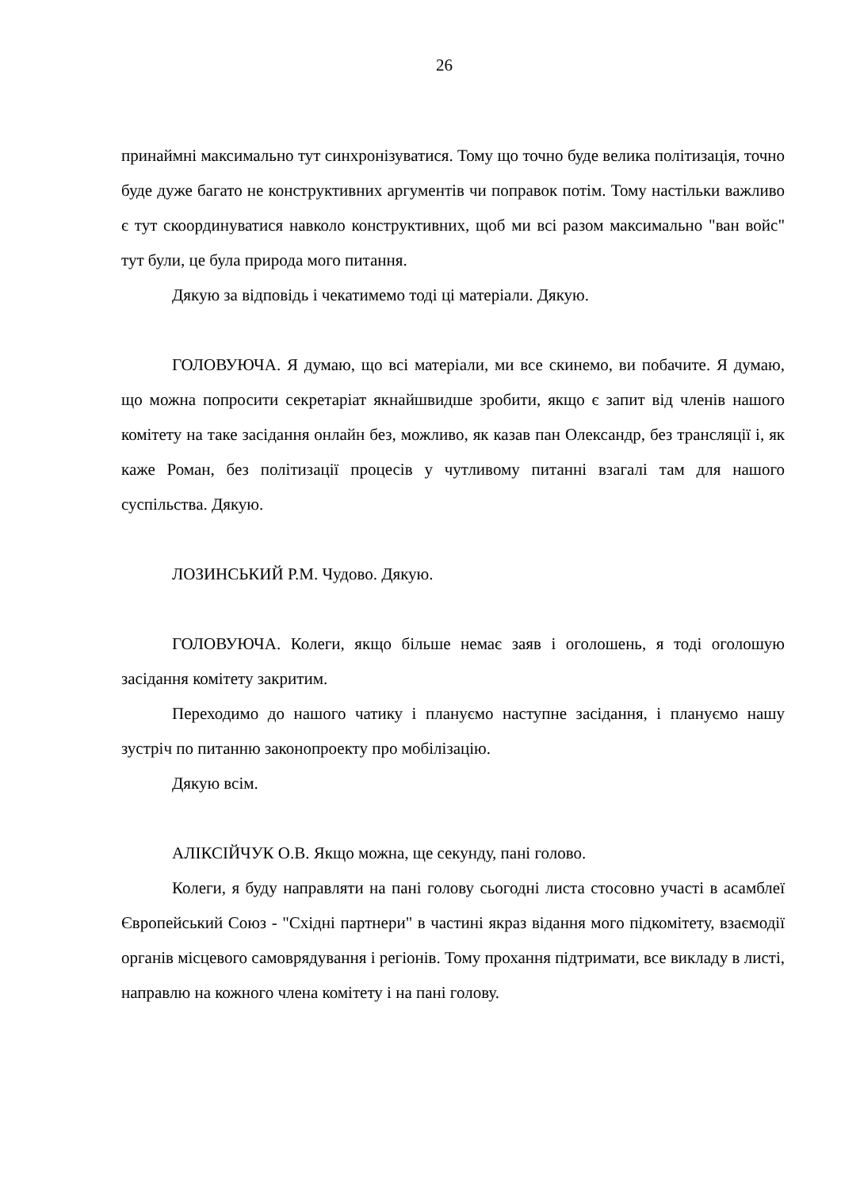26
принаймні максимально тут синхронізуватися. Тому що точно буде велика політизація, точно буде дуже багато не конструктивних аргументів чи поправок потім. Тому настільки важливо є тут скоординуватися навколо конструктивних, щоб ми всі разом максимально "ван войс" тут були, це була природа мого питання.
Дякую за відповідь і чекатимемо тоді ці матеріали. Дякую.
ГОЛОВУЮЧА. Я думаю, що всі матеріали, ми все скинемо, ви побачите. Я думаю, що можна попросити секретаріат якнайшвидше зробити, якщо є запит від членів нашого комітету на таке засідання онлайн без, можливо, як казав пан Олександр, без трансляції і, як каже Роман, без політизації процесів у чутливому питанні взагалі там для нашого суспільства. Дякую.
ЛОЗИНСЬКИЙ Р.М. Чудово. Дякую.
ГОЛОВУЮЧА. Колеги, якщо більше немає заяв і оголошень, я тоді оголошую засідання комітету закритим.
Переходимо до нашого чатику і плануємо наступне засідання, і плануємо нашу зустріч по питанню законопроекту про мобілізацію.
Дякую всім.
АЛІКСІЙЧУК О.В. Якщо можна, ще секунду, пані голово.
Колеги, я буду направляти на пані голову сьогодні листа стосовно участі в асамблеї Європейський Союз - "Східні партнери" в частині якраз відання мого підкомітету, взаємодії органів місцевого самоврядування і регіонів. Тому прохання підтримати, все викладу в листі, направлю на кожного члена комітету і на пані голову.